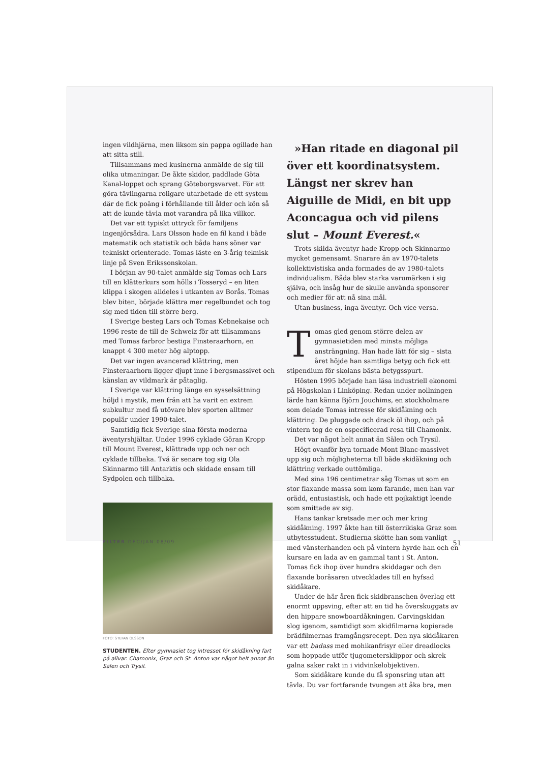ingen vildhjärna, men liksom sin pappa ogillade han att sitta still.
Tillsammans med kusinerna anmälde de sig till olika utmaningar. De åkte skidor, paddlade Göta Kanal-loppet och sprang Göteborgsvarvet. För att göra tävlingarna roligare utarbetade de ett system där de fick poäng i förhållande till ålder och kön så att de kunde tävla mot varandra på lika villkor.
Det var ett typiskt uttryck för familjens ingenjörsådra. Lars Olsson hade en fil kand i både matematik och statistik och båda hans söner var tekniskt orienterade. Tomas läste en 3-årig teknisk linje på Sven Erikssonskolan.
I början av 90-talet anmälde sig Tomas och Lars till en klätterkurs som hölls i Tosseryd – en liten klippa i skogen alldeles i utkanten av Borås. Tomas blev biten, började klättra mer regelbundet och tog sig med tiden till större berg.
I Sverige besteg Lars och Tomas Kebnekaise och 1996 reste de till de Schweiz för att tillsammans med Tomas farbror bestiga Finsteraarhorn, en knappt 4 300 meter hög alptopp.
Det var ingen avancerad klättring, men Finsteraarhorn ligger djupt inne i bergsmassivet och känslan av vildmark är påtaglig.
I Sverige var klättring länge en sysselsättning höljd i mystik, men från att ha varit en extrem subkultur med få utövare blev sporten alltmer populär under 1990-talet.
Samtidig fick Sverige sina första moderna äventyrshjältar. Under 1996 cyklade Göran Kropp till Mount Everest, klättrade upp och ner och cyklade tillbaka. Två år senare tog sig Ola Skinnarmo till Antarktis och skidade ensam till Sydpolen och tillbaka.
FOTO: STEFAN OLSSON
STUDENTEN. Efter gymnasiet tog intresset för skidåkning fart på allvar. Chamonix, Graz och St. Anton var något helt annat än Sälen och Trysil.
»Han ritade en diagonal pil över ett koordinatsystem. Längst ner skrev han Aiguille de Midi, en bit upp Aconcagua och vid pilens slut – Mount Everest.«
Trots skilda äventyr hade Kropp och Skinnarmo mycket gemensamt. Snarare än av 1970-talets kollektivistiska anda formades de av 1980-talets individualism. Båda blev starka varumärken i sig själva, och insåg hur de skulle använda sponsorer och medier för att nå sina mål.
Utan business, inga äventyr. Och vice versa.
Tomas gled genom större delen av gymnasietiden med minsta möjliga ansträngning. Han hade lätt för sig – sista året höjde han samtliga betyg och fick ett stipendium för skolans bästa betygsspurt.
Hösten 1995 började han läsa industriell ekonomi på Högskolan i Linköping. Redan under nollningen lärde han känna Björn Jouchims, en stockholmare som delade Tomas intresse för skidåkning och klättring. De pluggade och drack öl ihop, och på vintern tog de en ospecificerad resa till Chamonix.
Det var något helt annat än Sälen och Trysil.
Högt ovanför byn tornade Mont Blanc-massivet upp sig och möjligheterna till både skidåkning och klättring verkade outtömliga.
Med sina 196 centimetrar såg Tomas ut som en stor flaxande massa som kom farande, men han var orädd, entusiastisk, och hade ett pojkaktigt leende som smittade av sig.
Hans tankar kretsade mer och mer kring skidåkning. 1997 åkte han till österrikiska Graz som utbytesstudent. Studierna skötte han som vanligt med vänsterhanden och på vintern hyrde han och en kursare en lada av en gammal tant i St. Anton. Tomas fick ihop över hundra skiddagar och den flaxande boråsaren utvecklades till en hyfsad skidåkare.
Under de här åren fick skidbranschen överlag ett enormt uppsving, efter att en tid ha överskuggats av den hippare snowboardåkningen. Carvingskidan slog igenom, samtidigt som skidfilmarna kopierade brädfilmernas framgångsrecept. Den nya skidåkaren var ett badass med mohikanfrisyr eller dreadlocks som hoppade utför tjugometersklippor och skrek galna saker rakt in i vidvinkelobjektiven.
Som skidåkare kunde du få sponsring utan att tävla. Du var fortfarande tvungen att åka bra, men
FILTER DEC/JAN 08/09 51